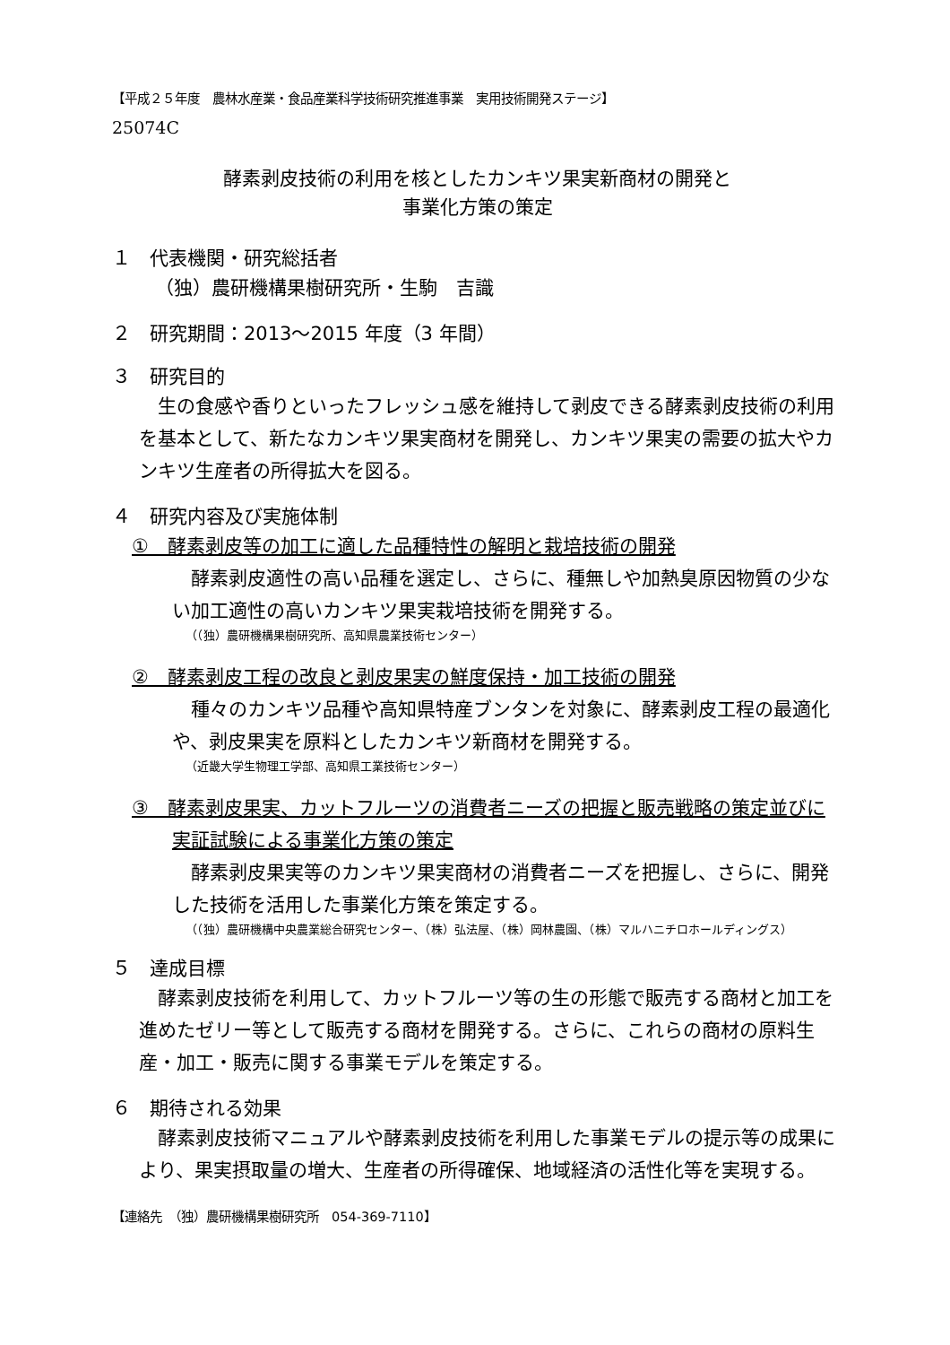【平成２５年度　農林水産業・食品産業科学技術研究推進事業　実用技術開発ステージ】
25074C
酵素剥皮技術の利用を核としたカンキツ果実新商材の開発と
事業化方策の策定
１　代表機関・研究総括者
（独）農研機構果樹研究所・生駒　吉識
２　研究期間：2013～2015 年度（3 年間）
３　研究目的
生の食感や香りといったフレッシュ感を維持して剥皮できる酵素剥皮技術の利用を基本として、新たなカンキツ果実商材を開発し、カンキツ果実の需要の拡大やカンキツ生産者の所得拡大を図る。
４　研究内容及び実施体制
①　酵素剥皮等の加工に適した品種特性の解明と栽培技術の開発
酵素剥皮適性の高い品種を選定し、さらに、種無しや加熱臭原因物質の少ない加工適性の高いカンキツ果実栽培技術を開発する。
（（独）農研機構果樹研究所、高知県農業技術センター）
②　酵素剥皮工程の改良と剥皮果実の鮮度保持・加工技術の開発
種々のカンキツ品種や高知県特産ブンタンを対象に、酵素剥皮工程の最適化や、剥皮果実を原料としたカンキツ新商材を開発する。
（近畿大学生物理工学部、高知県工業技術センター）
③　酵素剥皮果実、カットフルーツの消費者ニーズの把握と販売戦略の策定並びに実証試験による事業化方策の策定
酵素剥皮果実等のカンキツ果実商材の消費者ニーズを把握し、さらに、開発した技術を活用した事業化方策を策定する。
（（独）農研機構中央農業総合研究センター、（株）弘法屋、（株）岡林農園、（株）マルハニチロホールディングス）
５　達成目標
酵素剥皮技術を利用して、カットフルーツ等の生の形態で販売する商材と加工を進めたゼリー等として販売する商材を開発する。さらに、これらの商材の原料生産・加工・販売に関する事業モデルを策定する。
６　期待される効果
酵素剥皮技術マニュアルや酵素剥皮技術を利用した事業モデルの提示等の成果により、果実摂取量の増大、生産者の所得確保、地域経済の活性化等を実現する。
【連絡先　（独）農研機構果樹研究所　054-369-7110】